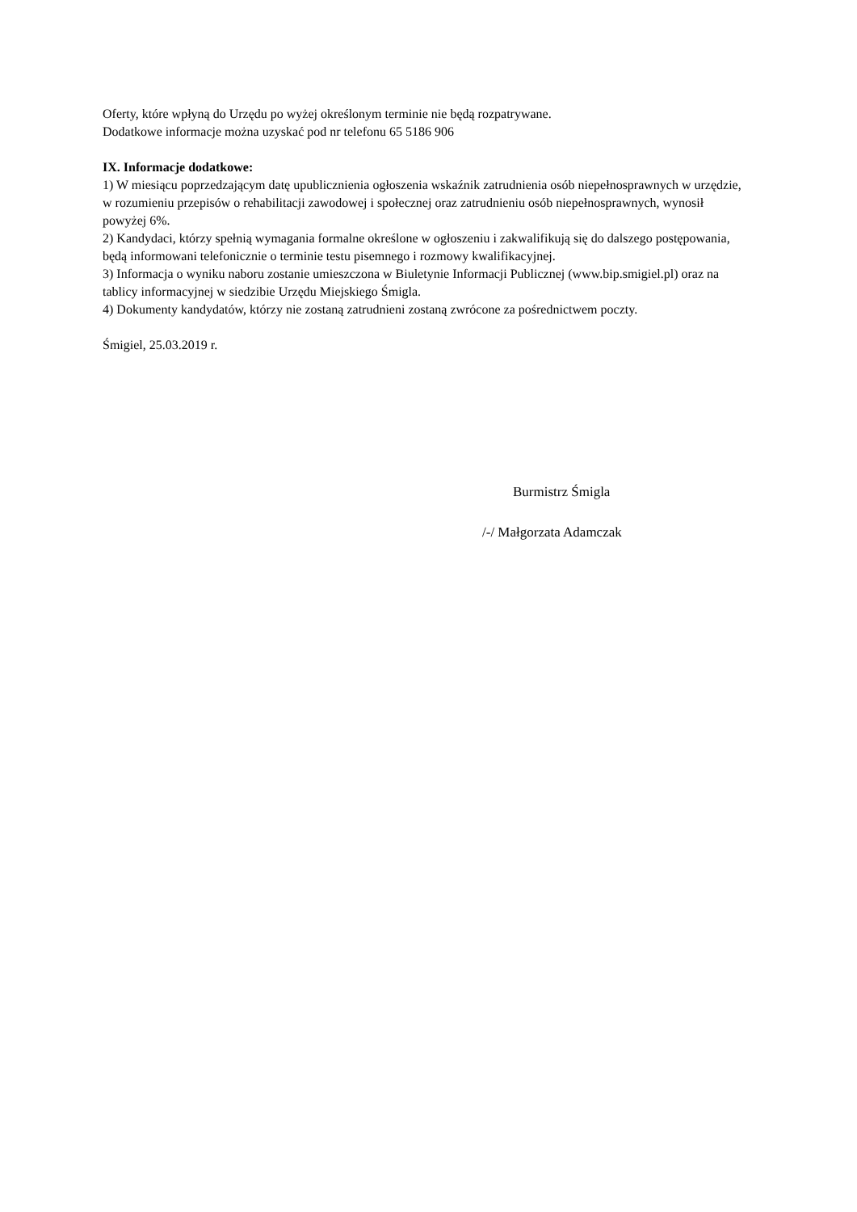Oferty, które wpłyną do Urzędu po wyżej określonym terminie nie będą rozpatrywane.
Dodatkowe informacje można uzyskać pod nr telefonu 65 5186 906
IX. Informacje dodatkowe:
1) W miesiącu poprzedzającym datę upublicznienia ogłoszenia wskaźnik zatrudnienia osób niepełnosprawnych w urzędzie, w rozumieniu przepisów o rehabilitacji zawodowej i społecznej oraz zatrudnieniu osób niepełnosprawnych, wynosił powyżej 6%.
2) Kandydaci, którzy spełnią wymagania formalne określone w ogłoszeniu i zakwalifikują się do dalszego postępowania, będą informowani telefonicznie o terminie testu pisemnego i rozmowy kwalifikacyjnej.
3) Informacja o wyniku naboru zostanie umieszczona w Biuletynie Informacji Publicznej (www.bip.smigiel.pl) oraz na tablicy informacyjnej w siedzibie Urzędu Miejskiego Śmigla.
4) Dokumenty kandydatów, którzy nie zostaną zatrudnieni zostaną zwrócone za pośrednictwem poczty.
Śmigiel, 25.03.2019 r.
Burmistrz Śmigla
/-/ Małgorzata Adamczak